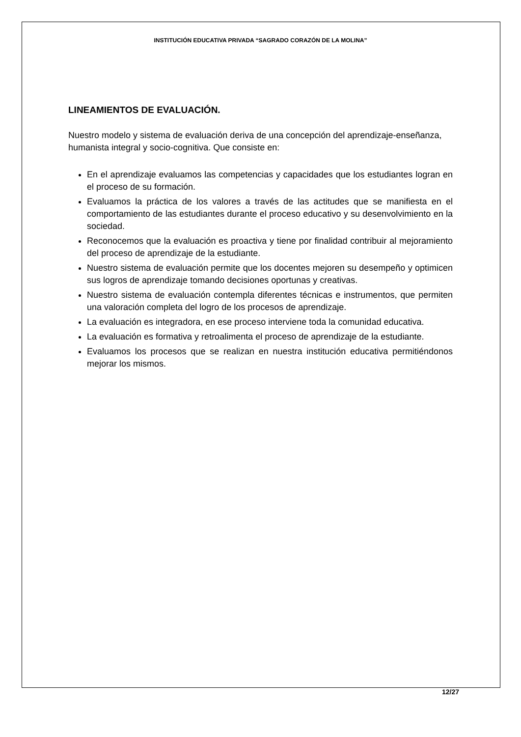INSTITUCIÓN EDUCATIVA PRIVADA “SAGRADO CORAZÓN DE LA MOLINA”
LINEAMIENTOS DE EVALUACIÓN.
Nuestro modelo y sistema de evaluación deriva de una concepción del aprendizaje-enseñanza, humanista integral y socio-cognitiva. Que consiste en:
En el aprendizaje evaluamos las competencias y capacidades que los estudiantes logran en el proceso de su formación.
Evaluamos la práctica de los valores a través de las actitudes que se manifiesta en el comportamiento de las estudiantes durante el proceso educativo y su desenvolvimiento en la sociedad.
Reconocemos que la evaluación es proactiva y tiene por finalidad contribuir al mejoramiento del proceso de aprendizaje de la estudiante.
Nuestro sistema de evaluación permite que los docentes mejoren su desempeño y optimicen sus logros de aprendizaje tomando decisiones oportunas y creativas.
Nuestro sistema de evaluación contempla diferentes técnicas e instrumentos, que permiten una valoración completa del logro de los procesos de aprendizaje.
La evaluación es integradora, en ese proceso interviene toda la comunidad educativa.
La evaluación es formativa y retroalimenta el proceso de aprendizaje de la estudiante.
Evaluamos los procesos que se realizan en nuestra institución educativa permitiéndonos mejorar los mismos.
12/27